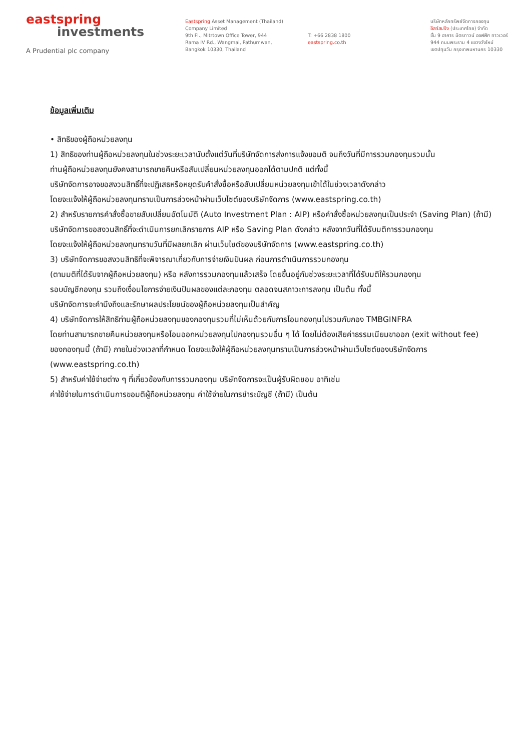eastspring
investments
A Prudential plc company
Eastspring Asset Management (Thailand)
Company Limited
9th Fl., Mitrtown Office Tower, 944
Rama IV Rd., Wangmai, Pathumwan,
Bangkok 10330, Thailand
T: +66 2838 1800
eastspring.co.th
บริษัทหลักทรัพย์จัดการกองทุน
อีสท์สปริง (ประเทศไทย) จำกัด
ชั้น 9 อาคาร มิตรทาวน์ ออฟฟิศ ทาวเวอร์
944 ถนนพระราม 4 แขวงวังใหม่
เขตปทุมวัน กรุงเทพมหานคร 10330
ข้อมูลเพิ่มเติม
• สิทธิของผู้ถือหน่วยลงทุน
1) สิทธิของท่านผู้ถือหน่วยลงทุนในช่วงระยะเวลานับตั้งแต่วันที่บริษัทจัดการส่งการแจ้งขอมติ จนถึงวันที่มีการรวมกองทุนรวมนั้น
ท่านผู้ถือหน่วยลงทุนยังคงสามารถขายคืนหรือสับเปลี่ยนหน่วยลงทุนออกได้ตามปกติ แต่ทั้งนี้
บริษัทจัดการอาจขอสงวนสิทธิ์ที่จะปฏิเสธหรือหยุดรับคำสั่งซื้อหรือสับเปลี่ยนหน่วยลงทุนเข้าได้ในช่วงเวลาดังกล่าว
โดยจะแจ้งให้ผู้ถือหน่วยลงทุนทราบเป็นการล่วงหน้าผ่านเว็บไซต์ของบริษัทจัดการ (www.eastspring.co.th)
2) สำหรับรายการคำสั่งซื้อขายสับเปลี่ยนอัตโนมัติ (Auto Investment Plan : AIP) หรือคำสั่งซื้อหน่วยลงทุนเป็นประจำ (Saving Plan) (ถ้ามี)
บริษัทจัดการขอสงวนสิทธิ์ที่จะดำเนินการยกเลิกรายการ AIP หรือ Saving Plan ดังกล่าว หลังจากวันที่ได้รับมติการรวมกองทุน
โดยจะแจ้งให้ผู้ถือหน่วยลงทุนทราบวันที่มีผลยกเลิก ผ่านเว็บไซต์ของบริษัทจัดการ (www.eastspring.co.th)
3) บริษัทจัดการขอสงวนสิทธิที่จะพิจารณาเกี่ยวกับการจ่ายเงินปันผล ก่อนการดำเนินการรวมกองทุน
(ตามมติที่ได้รับจากผู้ถือหน่วยลงทุน) หรือ หลังการรวมกองทุนแล้วเสร็จ โดยขึ้นอยู่กับช่วงระยะเวลาที่ได้รับมติให้รวมกองทุน
รอบบัญชีกองทุน รวมถึงเงื่อนไขการจ่ายเงินปันผลของแต่ละกองทุน ตลอดจนสภาวะการลงทุน เป็นต้น ทั้งนี้
บริษัทจัดการจะคำนึงถึงและรักษาผลประโยชน์ของผู้ถือหน่วยลงทุนเป็นสำคัญ
4) บริษัทจัดการให้สิทธิท่านผู้ถือหน่วยลงทุนของกองทุนรวมที่ไม่เห็นด้วยกับการโอนกองทุนไปรวมกับกอง TMBGINFRA
โดยท่านสามารถขายคืนหน่วยลงทุนหรือโอนออกหน่วยลงทุนไปกองทุนรวมอื่น ๆ ได้ โดยไม่ต้องเสียค่าธรรมเนียมขาออก (exit without fee)
ของกองทุนนี้ (ถ้ามี) ภายในช่วงเวลาที่กำหนด โดยจะแจ้งให้ผู้ถือหน่วยลงทุนทราบเป็นการล่วงหน้าผ่านเว็บไซต์ของบริษัทจัดการ
(www.eastspring.co.th)
5) สำหรับค่าใช้จ่ายต่าง ๆ ที่เกี่ยวข้องกับการรวมกองทุน บริษัทจัดการจะเป็นผู้รับผิดชอบ อาทิเช่น
ค่าใช้จ่ายในการดำเนินการขอมติผู้ถือหน่วยลงทุน ค่าใช้จ่ายในการชำระบัญชี (ถ้ามี) เป็นต้น